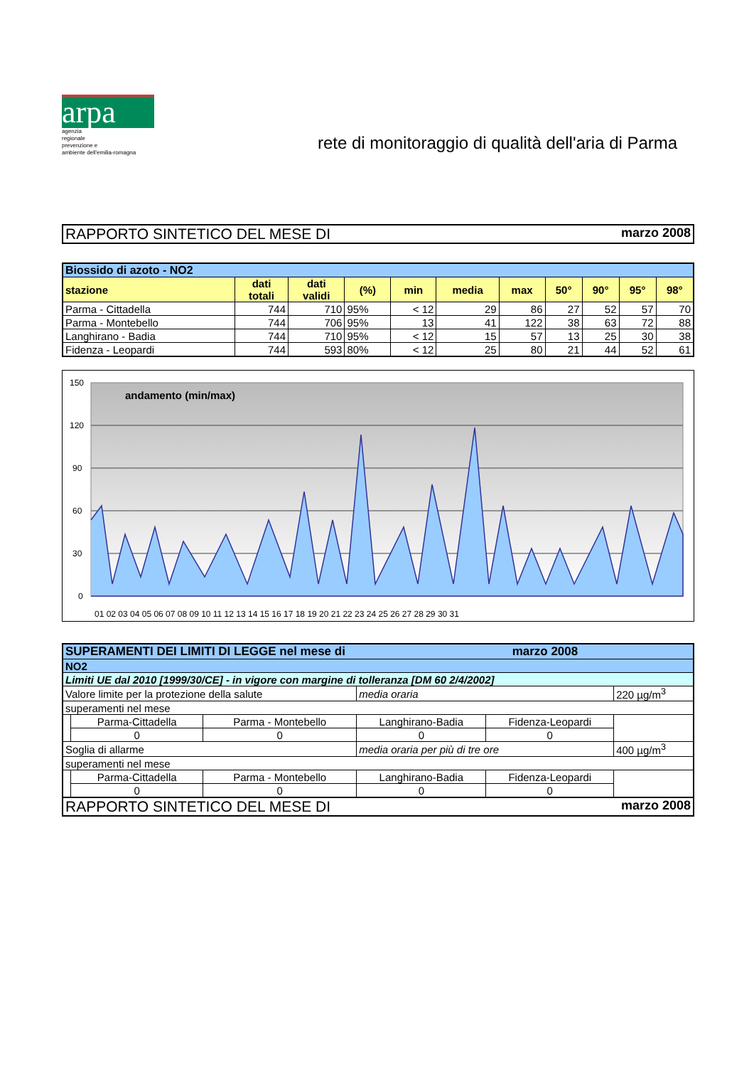arpa
agenzia
regionale
prevenzione e
ambiente dell'emilia-romagna
rete di monitoraggio di qualità dell'aria di Parma
RAPPORTO SINTETICO DEL MESE DI marzo 2008
| Biossido di azoto - NO2 | | | | | | | | | | |
| stazione | dati totali | dati validi | (%) | min | media | max | 50° | 90° | 95° | 98° |
| Parma - Cittadella | 744 | 710 | 95% | < 12 | 29 | 86 | 27 | 52 | 57 | 70 |
| Parma - Montebello | 744 | 706 | 95% | 13 | 41 | 122 | 38 | 63 | 72 | 88 |
| Langhirano - Badia | 744 | 710 | 95% | < 12 | 15 | 57 | 13 | 25 | 30 | 38 |
| Fidenza - Leopardi | 744 | 593 | 80% | < 12 | 25 | 80 | 21 | 44 | 52 | 61 |
150
120
90
60
30
0
andamento (min/max)
01 02 03 04 05 06 07 08 09 10 11 12 13 14 15 16 17 18 19 20 21 22 23 24 25 26 27 28 29 30 31
| SUPERAMENTI DEI LIMITI DI LEGGE nel mese di marzo 2008 | | | | | |
| NO2 | | | | | |
| Limiti UE dal 2010 [1999/30/CE] - in vigore con margine di tolleranza [DM 60 2/4/2002] | | | | | |
| Valore limite per la protezione della salute | | | media oraria | | 220 µg/m<sup>3</sup> |
| superamenti nel mese | | | | | |
| | Parma-Cittadella | Parma - Montebello | Langhirano-Badia | Fidenza-Leopardi | |
| | 0 | 0 | 0 | 0 | |
| Soglia di allarme | | | media oraria per più di tre ore | | 400 µg/m<sup>3</sup> |
| superamenti nel mese | | | | | |
| | Parma-Cittadella | Parma - Montebello | Langhirano-Badia | Fidenza-Leopardi | |
| | 0 | 0 | 0 | 0 | |
RAPPORTO SINTETICO DEL MESE DI marzo 2008